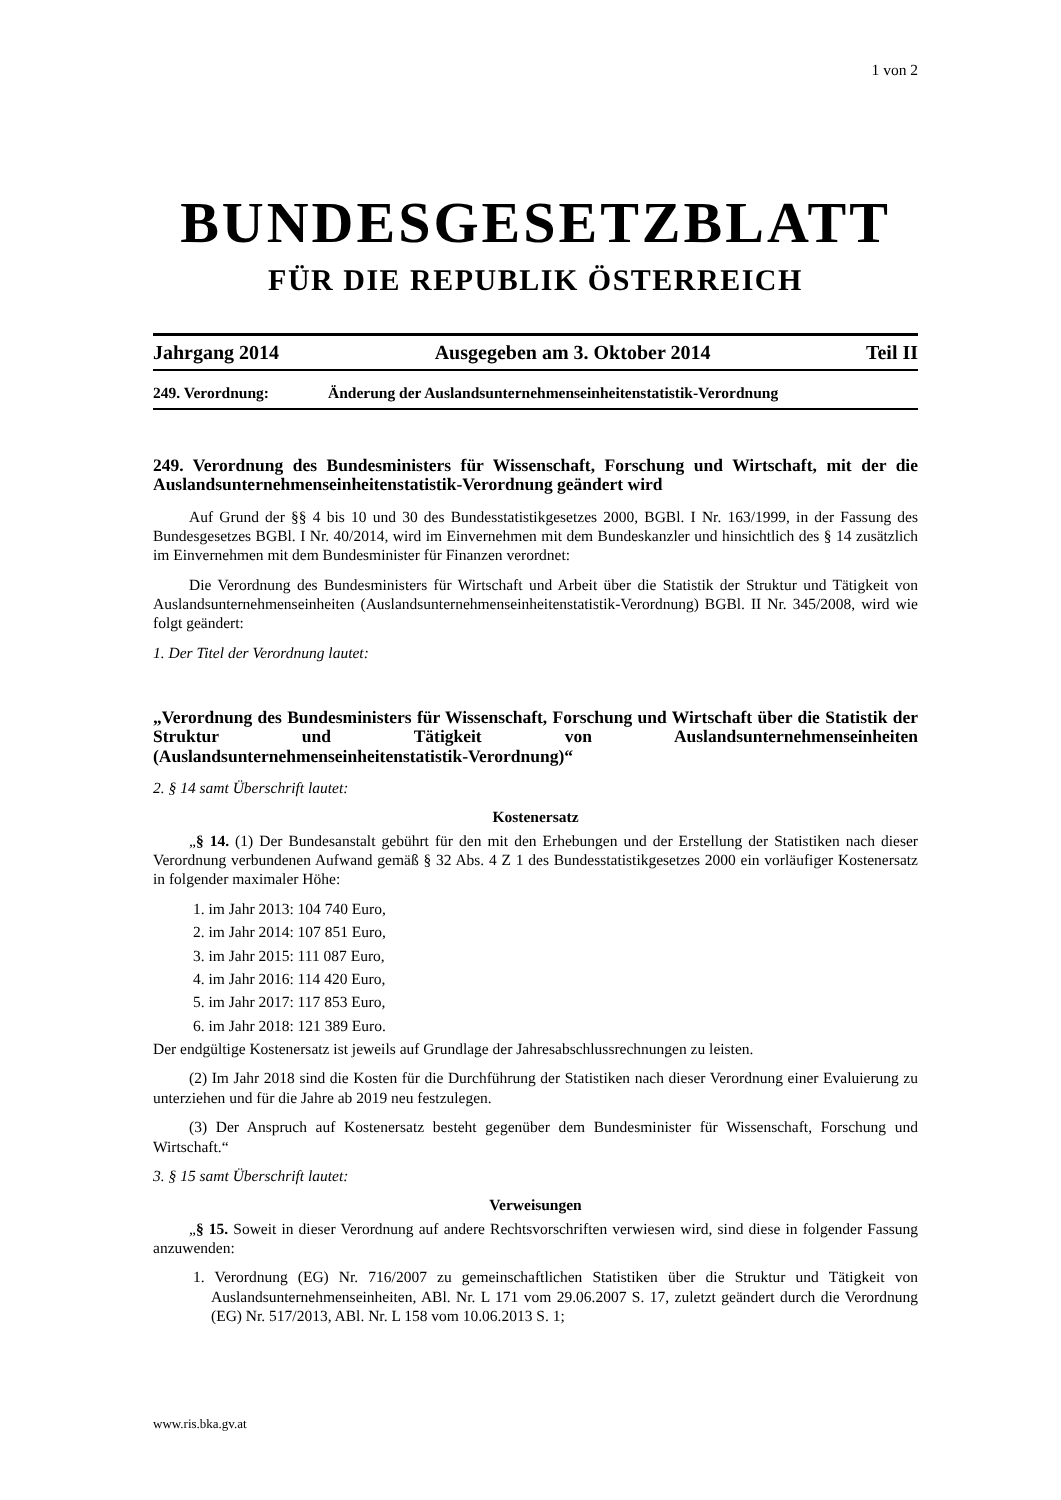1 von 2
BUNDESGESETZBLATT
FÜR DIE REPUBLIK ÖSTERREICH
Jahrgang 2014 Ausgegeben am 3. Oktober 2014 Teil II
249. Verordnung: Änderung der Auslandsunternehmenseinheitenstatistik-Verordnung
249. Verordnung des Bundesministers für Wissenschaft, Forschung und Wirtschaft, mit der die Auslandsunternehmenseinheitenstatistik-Verordnung geändert wird
Auf Grund der §§ 4 bis 10 und 30 des Bundesstatistikgesetzes 2000, BGBl. I Nr. 163/1999, in der Fassung des Bundesgesetzes BGBl. I Nr. 40/2014, wird im Einvernehmen mit dem Bundeskanzler und hinsichtlich des § 14 zusätzlich im Einvernehmen mit dem Bundesminister für Finanzen verordnet:
Die Verordnung des Bundesministers für Wirtschaft und Arbeit über die Statistik der Struktur und Tätigkeit von Auslandsunternehmenseinheiten (Auslandsunternehmenseinheitenstatistik-Verordnung) BGBl. II Nr. 345/2008, wird wie folgt geändert:
1. Der Titel der Verordnung lautet:
„Verordnung des Bundesministers für Wissenschaft, Forschung und Wirtschaft über die Statistik der Struktur und Tätigkeit von Auslandsunternehmenseinheiten (Auslandsunternehmenseinheitenstatistik-Verordnung)“
2. § 14 samt Überschrift lautet:
Kostenersatz
„§ 14. (1) Der Bundesanstalt gebührt für den mit den Erhebungen und der Erstellung der Statistiken nach dieser Verordnung verbundenen Aufwand gemäß § 32 Abs. 4 Z 1 des Bundesstatistikgesetzes 2000 ein vorläufiger Kostenersatz in folgender maximaler Höhe:
1. im Jahr 2013: 104 740 Euro,
2. im Jahr 2014: 107 851 Euro,
3. im Jahr 2015: 111 087 Euro,
4. im Jahr 2016: 114 420 Euro,
5. im Jahr 2017: 117 853 Euro,
6. im Jahr 2018: 121 389 Euro.
Der endgültige Kostenersatz ist jeweils auf Grundlage der Jahresabschlussrechnungen zu leisten.
(2) Im Jahr 2018 sind die Kosten für die Durchführung der Statistiken nach dieser Verordnung einer Evaluierung zu unterziehen und für die Jahre ab 2019 neu festzulegen.
(3) Der Anspruch auf Kostenersatz besteht gegenüber dem Bundesminister für Wissenschaft, Forschung und Wirtschaft.“
3. § 15 samt Überschrift lautet:
Verweisungen
„§ 15. Soweit in dieser Verordnung auf andere Rechtsvorschriften verwiesen wird, sind diese in folgender Fassung anzuwenden:
1. Verordnung (EG) Nr. 716/2007 zu gemeinschaftlichen Statistiken über die Struktur und Tätigkeit von Auslandsunternehmenseinheiten, ABl. Nr. L 171 vom 29.06.2007 S. 17, zuletzt geändert durch die Verordnung (EG) Nr. 517/2013, ABl. Nr. L 158 vom 10.06.2013 S. 1;
www.ris.bka.gv.at